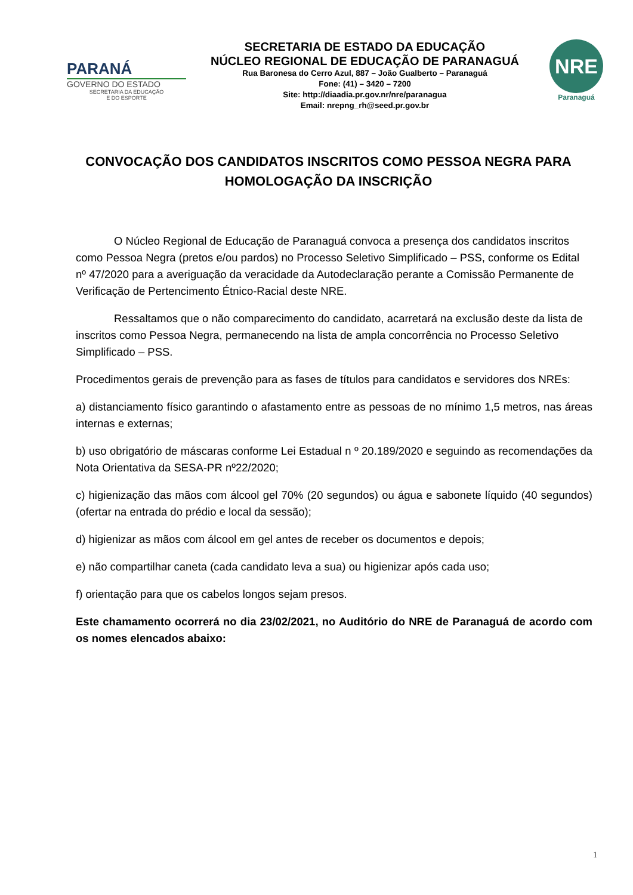PARANÁ
GOVERNO DO ESTADO
SECRETARIA DA EDUCAÇÃO
E DO ESPORTE
SECRETARIA DE ESTADO DA EDUCAÇÃO
NÚCLEO REGIONAL DE EDUCAÇÃO DE PARANAGUÁ
Rua Baronesa do Cerro Azul, 887 – João Gualberto – Paranaguá
Fone: (41) – 3420 – 7200
Site: http://diaadia.pr.gov.nr/nre/paranagua
Email: nrepng_rh@seed.pr.gov.br
NRE
Paranaguá
CONVOCAÇÃO DOS CANDIDATOS INSCRITOS COMO PESSOA NEGRA PARA HOMOLOGAÇÃO DA INSCRIÇÃO
O Núcleo Regional de Educação de Paranaguá convoca a presença dos candidatos inscritos como Pessoa Negra (pretos e/ou pardos) no Processo Seletivo Simplificado – PSS, conforme os Edital nº 47/2020 para a averiguação da veracidade da Autodeclaração perante a Comissão Permanente de Verificação de Pertencimento Étnico-Racial deste NRE.
Ressaltamos que o não comparecimento do candidato, acarretará na exclusão deste da lista de inscritos como Pessoa Negra, permanecendo na lista de ampla concorrência no Processo Seletivo Simplificado – PSS.
Procedimentos gerais de prevenção para as fases de títulos para candidatos e servidores dos NREs:
a) distanciamento físico garantindo o afastamento entre as pessoas de no mínimo 1,5 metros, nas áreas internas e externas;
b) uso obrigatório de máscaras conforme Lei Estadual n º 20.189/2020 e seguindo as recomendações da Nota Orientativa da SESA-PR nº22/2020;
c) higienização das mãos com álcool gel 70% (20 segundos) ou água e sabonete líquido (40 segundos) (ofertar na entrada do prédio e local da sessão);
d) higienizar as mãos com álcool em gel antes de receber os documentos e depois;
e) não compartilhar caneta (cada candidato leva a sua) ou higienizar após cada uso;
f) orientação para que os cabelos longos sejam presos.
Este chamamento ocorrerá no dia 23/02/2021, no Auditório do NRE de Paranaguá de acordo com os nomes elencados abaixo:
1